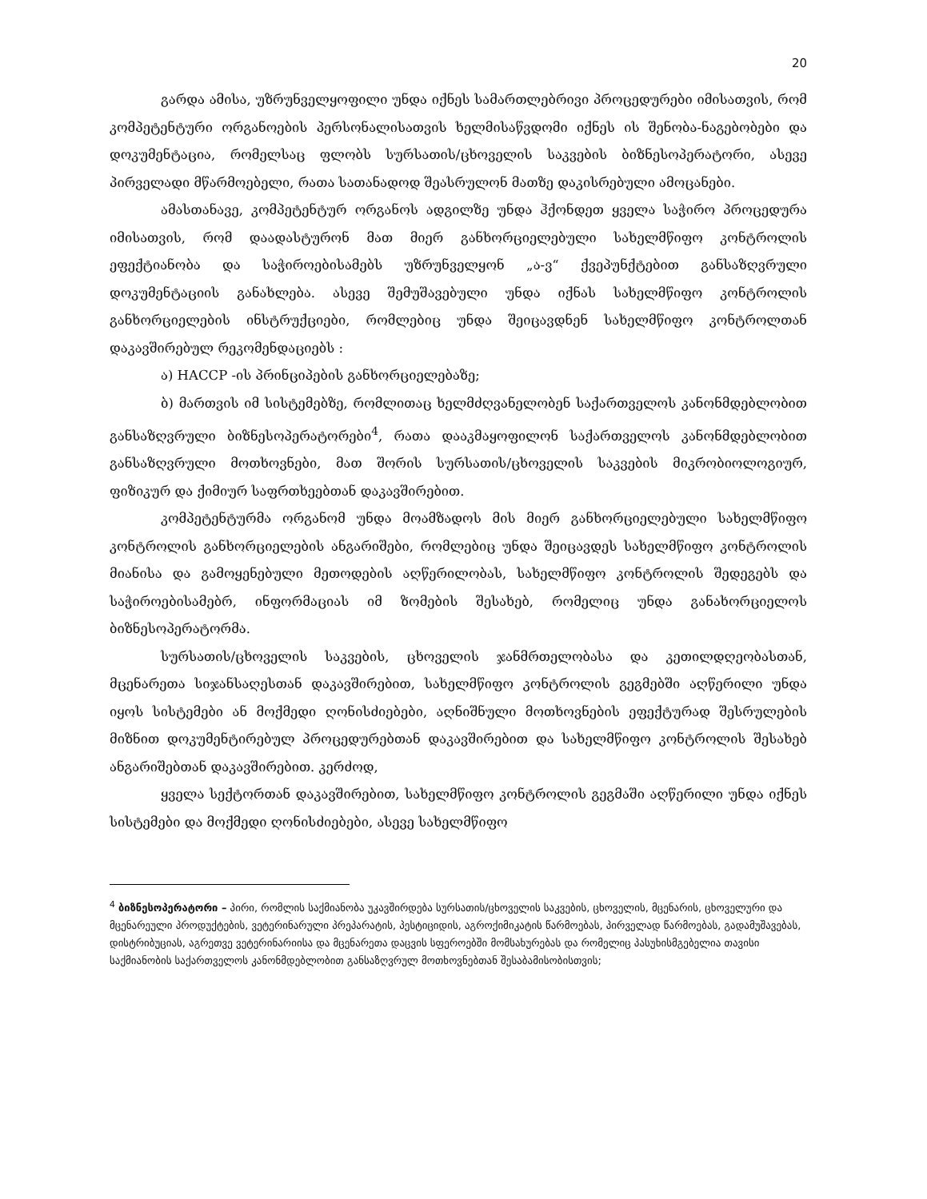20
გარდა ამისა, უზრუნველყოფილი უნდა იქნეს სამართლებრივი პროცედურები იმისათვის, რომ კომპეტენტური ორგანოების პერსონალისათვის ხელმისაწვდომი იქნეს ის შენობა-ნაგებობები და დოკუმენტაცია, რომელსაც ფლობს სურსათის/ცხოველის საკვების ბიზნესოპერატორი, ასევე პირველადი მწარმოებელი, რათა სათანადოდ შეასრულონ მათზე დაკისრებული ამოცანები.
ამასთანავე, კომპეტენტურ ორგანოს ადგილზე უნდა ჰქონდეთ ყველა საჭირო პროცედურა იმისათვის, რომ დაადასტურონ მათ მიერ განხორციელებული სახელმწიფო კონტროლის ეფექტიანობა და საჭიროებისამებს უზრუნველყონ „ა-ვ“ ქვეპუნქტებით განსაზღვრული დოკუმენტაციის განახლება. ასევე შემუშავებული უნდა იქნას სახელმწიფო კონტროლის განხორციელების ინსტრუქციები, რომლებიც უნდა შეიცავდნენ სახელმწიფო კონტროლთან დაკავშირებულ რეკომენდაციებს :
ა) HACCP -ის პრინციპების განხორციელებაზე;
ბ) მართვის იმ სისტემებზე, რომლითაც ხელმძღვანელობენ საქართველოს კანონმდებლობით განსაზღვრული ბიზნესოპერატორები<sup>4</sup>, რათა დააკმაყოფილონ საქართველოს კანონმდებლობით განსაზღვრული მოთხოვნები, მათ შორის სურსათის/ცხოველის საკვების მიკრობიოლოგიურ, ფიზიკურ და ქიმიურ საფრთხეებთან დაკავშირებით.
კომპეტენტურმა ორგანომ უნდა მოამზადოს მის მიერ განხორციელებული სახელმწიფო კონტროლის განხორციელების ანგარიშები, რომლებიც უნდა შეიცავდეს სახელმწიფო კონტროლის მიანისა და გამოყენებული მეთოდების აღწერილობას, სახელმწიფო კონტროლის შედეგებს და საჭიროებისამებრ, ინფორმაციას იმ ზომების შესახებ, რომელიც უნდა განახორციელოს ბიზნესოპერატორმა.
სურსათის/ცხოველის საკვების, ცხოველის ჯანმრთელობასა და კეთილდღეობასთან, მცენარეთა სიჯანსაღესთან დაკავშირებით, სახელმწიფო კონტროლის გეგმებში აღწერილი უნდა იყოს სისტემები ან მოქმედი ღონისძიებები, აღნიშნული მოთხოვნების ეფექტურად შესრულების მიზნით დოკუმენტირებულ პროცედურებთან დაკავშირებით და სახელმწიფო კონტროლის შესახებ ანგარიშებთან დაკავშირებით. კერძოდ,
ყველა სექტორთან დაკავშირებით, სახელმწიფო კონტროლის გეგმაში აღწერილი უნდა იქნეს სისტემები და მოქმედი ღონისძიებები, ასევე სახელმწიფო
<sup>4</sup> ბიზნესოპერატორი – პირი, რომლის საქმიანობა უკავშირდება სურსათის/ცხოველის საკვების, ცხოველის, მცენარის, ცხოველური და მცენარეული პროდუქტების, ვეტერინარული პრეპარატის, პესტიციდის, აგროქიმიკატის წარმოებას, პირველად წარმოებას, გადამუშავებას, დისტრიბუციას, აგრეთვე ვეტერინარიისა და მცენარეთა დაცვის სფეროებში მომსახურებას და რომელიც პასუხისმგებელია თავისი საქმიანობის საქართველოს კანონმდებლობით განსაზღვრულ მოთხოვნებთან შესაბამისობისთვის;